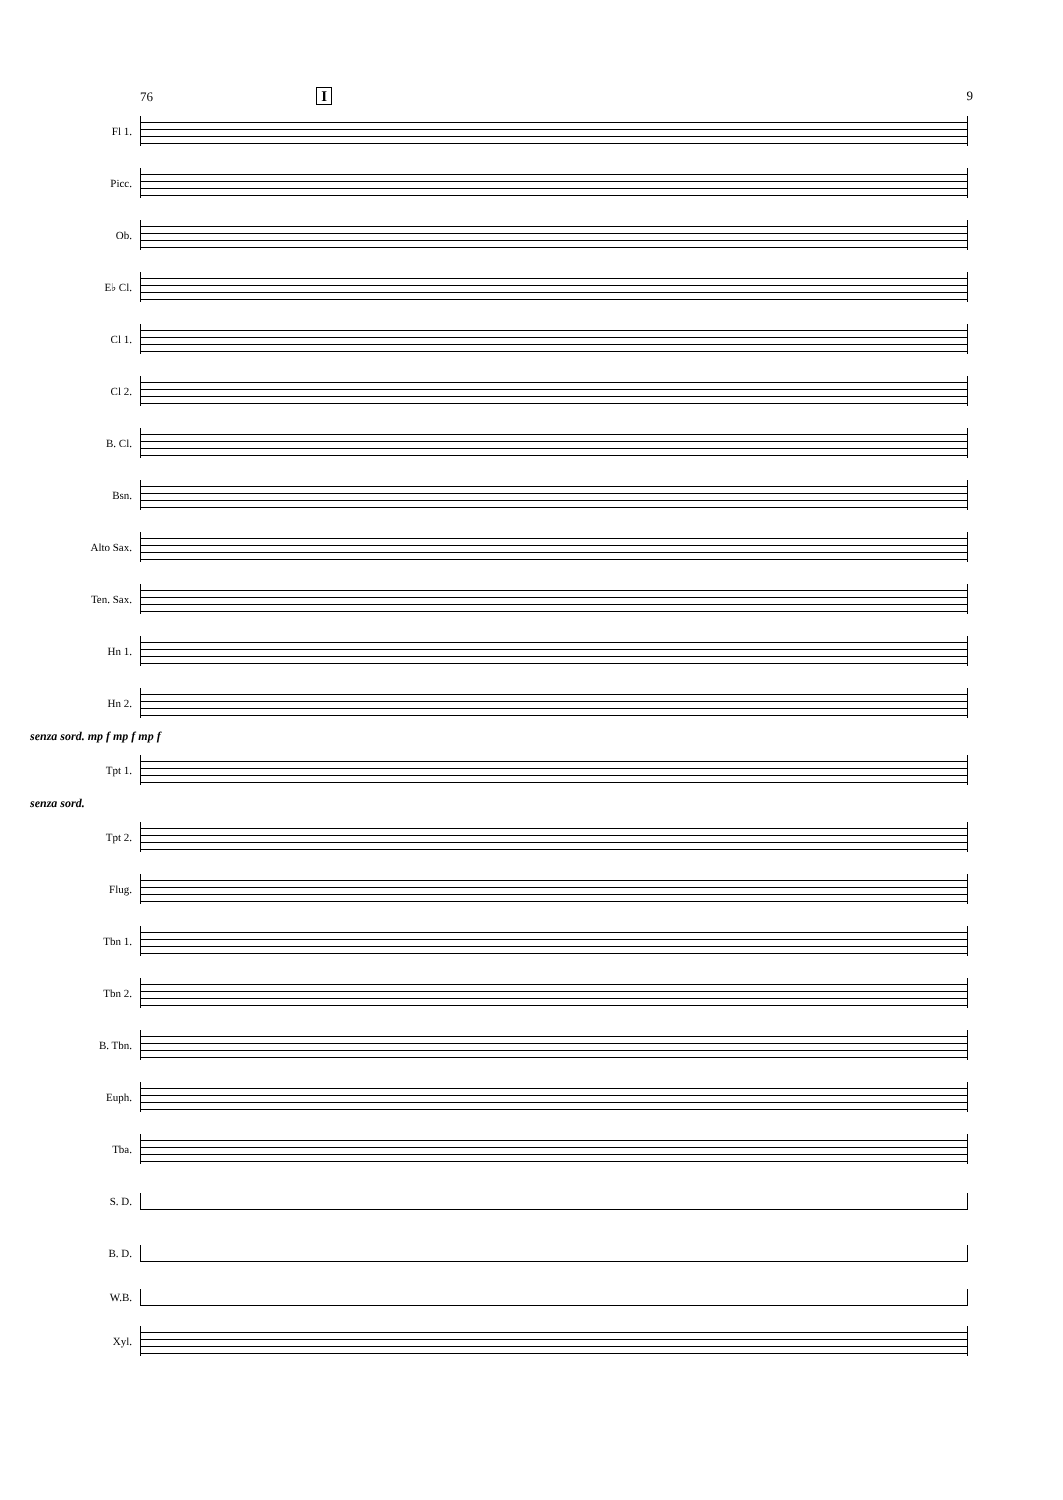76 I 9
Fl 1.
Picc.
Ob.
E♭ Cl.
Cl 1.
Cl 2.
B. Cl.
Bsn.
Alto Sax.
Ten. Sax.
Hn 1.
Hn 2.
senza sord. mp f mp f mp f
Tpt 1.
senza sord.
Tpt 2.
Flug.
Tbn 1.
Tbn 2.
B. Tbn.
Euph.
Tba.
S. D.
B. D.
W.B.
Xyl.